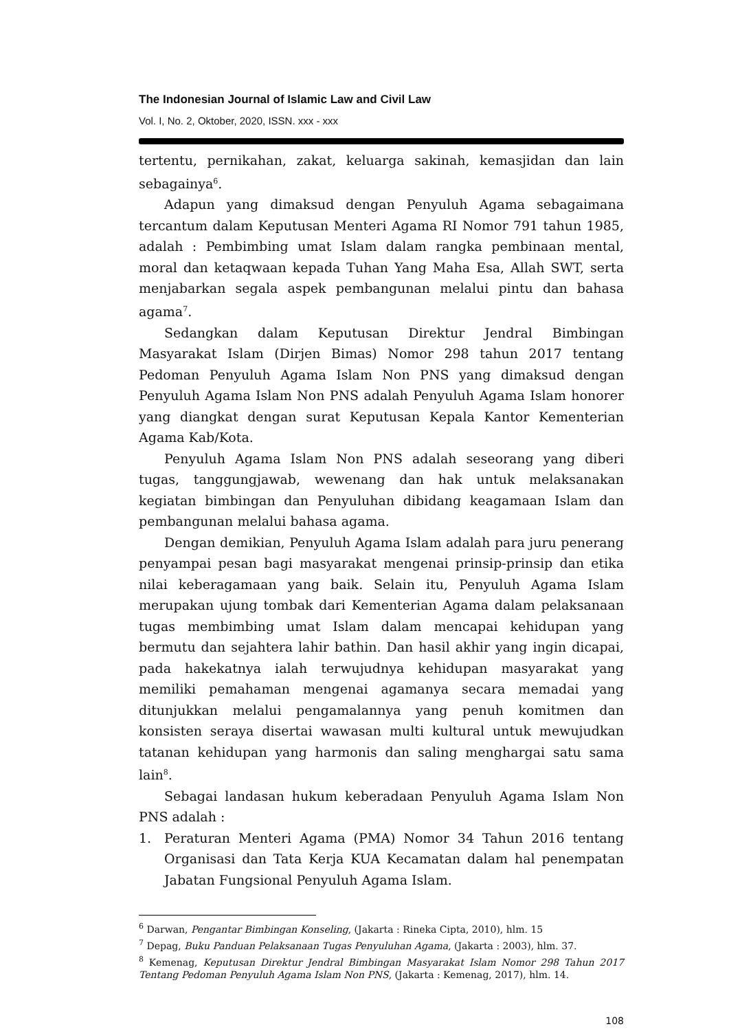The Indonesian Journal of Islamic Law and Civil Law
Vol. I, No. 2, Oktober, 2020, ISSN. xxx - xxx
tertentu, pernikahan, zakat, keluarga sakinah, kemasjidan dan lain sebagainya<sup>6</sup>.
Adapun yang dimaksud dengan Penyuluh Agama sebagaimana tercantum dalam Keputusan Menteri Agama RI Nomor 791 tahun 1985, adalah : Pembimbing umat Islam dalam rangka pembinaan mental, moral dan ketaqwaan kepada Tuhan Yang Maha Esa, Allah SWT, serta menjabarkan segala aspek pembangunan melalui pintu dan bahasa agama<sup>7</sup>.
Sedangkan dalam Keputusan Direktur Jendral Bimbingan Masyarakat Islam (Dirjen Bimas) Nomor 298 tahun 2017 tentang Pedoman Penyuluh Agama Islam Non PNS yang dimaksud dengan Penyuluh Agama Islam Non PNS adalah Penyuluh Agama Islam honorer yang diangkat dengan surat Keputusan Kepala Kantor Kementerian Agama Kab/Kota.
Penyuluh Agama Islam Non PNS adalah seseorang yang diberi tugas, tanggungjawab, wewenang dan hak untuk melaksanakan kegiatan bimbingan dan Penyuluhan dibidang keagamaan Islam dan pembangunan melalui bahasa agama.
Dengan demikian, Penyuluh Agama Islam adalah para juru penerang penyampai pesan bagi masyarakat mengenai prinsip-prinsip dan etika nilai keberagamaan yang baik. Selain itu, Penyuluh Agama Islam merupakan ujung tombak dari Kementerian Agama dalam pelaksanaan tugas membimbing umat Islam dalam mencapai kehidupan yang bermutu dan sejahtera lahir bathin. Dan hasil akhir yang ingin dicapai, pada hakekatnya ialah terwujudnya kehidupan masyarakat yang memiliki pemahaman mengenai agamanya secara memadai yang ditunjukkan melalui pengamalannya yang penuh komitmen dan konsisten seraya disertai wawasan multi kultural untuk mewujudkan tatanan kehidupan yang harmonis dan saling menghargai satu sama lain<sup>8</sup>.
Sebagai landasan hukum keberadaan Penyuluh Agama Islam Non PNS adalah :
1. Peraturan Menteri Agama (PMA) Nomor 34 Tahun 2016 tentang Organisasi dan Tata Kerja KUA Kecamatan dalam hal penempatan Jabatan Fungsional Penyuluh Agama Islam.
<sup>6</sup> Darwan, Pengantar Bimbingan Konseling, (Jakarta : Rineka Cipta, 2010), hlm. 15
<sup>7</sup> Depag, Buku Panduan Pelaksanaan Tugas Penyuluhan Agama, (Jakarta : 2003), hlm. 37.
<sup>8</sup> Kemenag, Keputusan Direktur Jendral Bimbingan Masyarakat Islam Nomor 298 Tahun 2017 Tentang Pedoman Penyuluh Agama Islam Non PNS, (Jakarta : Kemenag, 2017), hlm. 14.
108